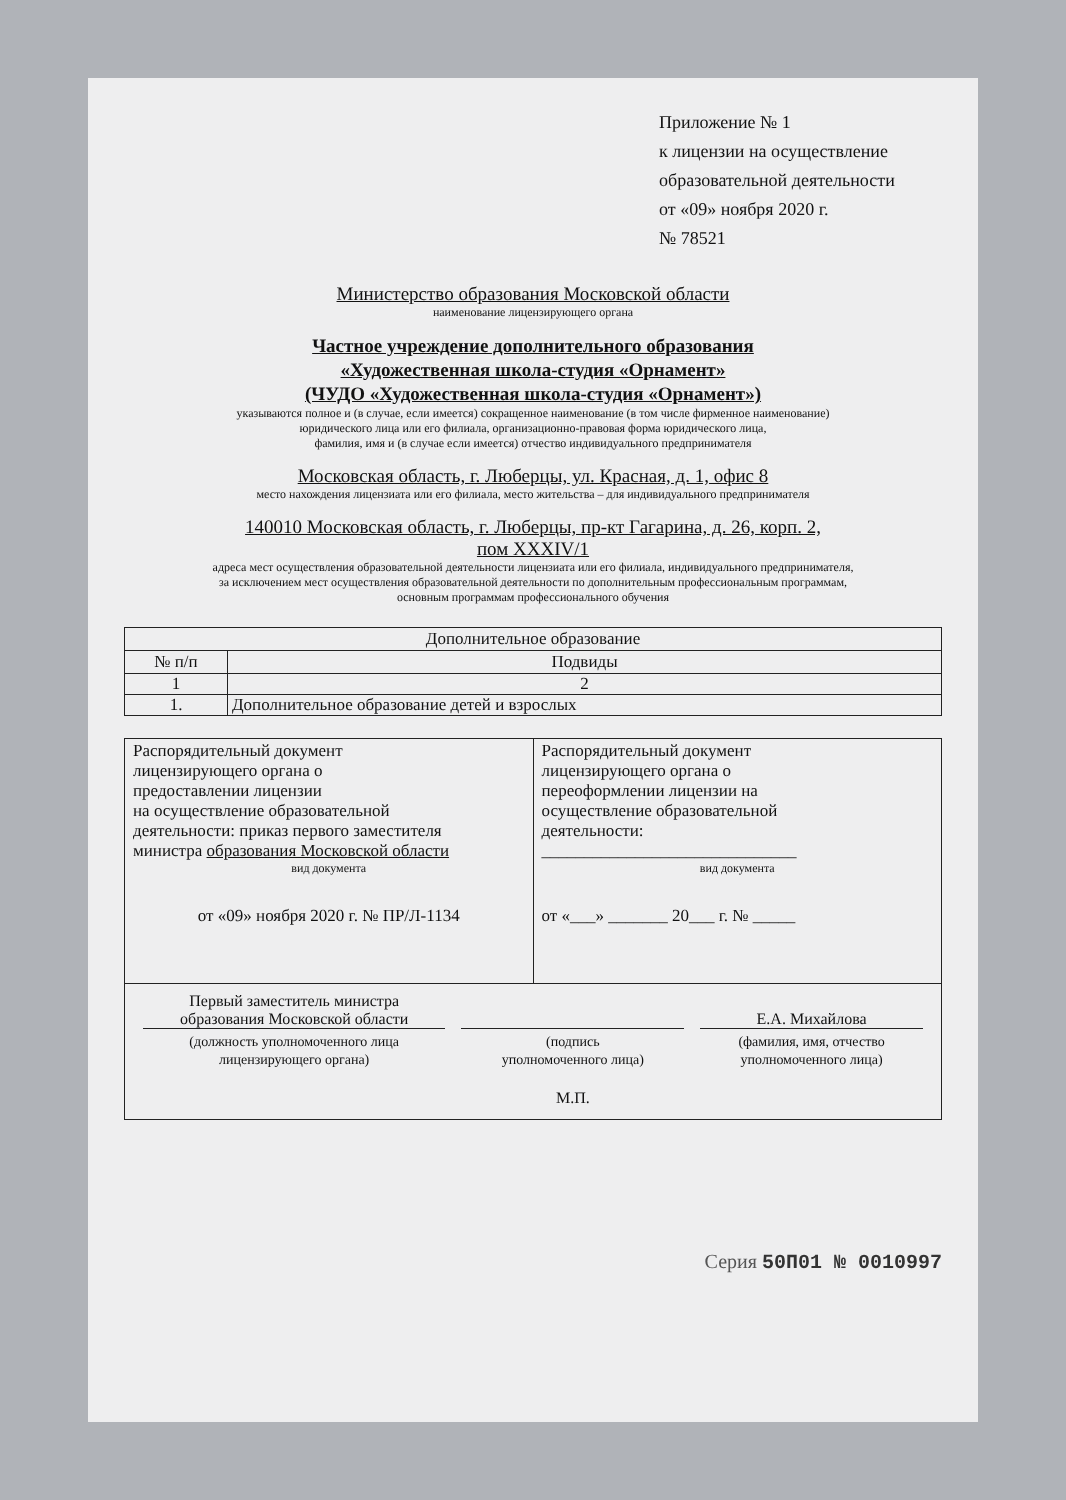Приложение № 1
к лицензии на осуществление
образовательной деятельности
от «09» ноября 2020 г.
№ 78521
Министерство образования Московской области
наименование лицензирующего органа
Частное учреждение дополнительного образования
«Художественная школа-студия «Орнамент»
(ЧУДО «Художественная школа-студия «Орнамент»)
указываются полное и (в случае, если имеется) сокращенное наименование (в том числе фирменное наименование)
юридического лица или его филиала, организационно-правовая форма юридического лица,
фамилия, имя и (в случае если имеется) отчество индивидуального предпринимателя
Московская область, г. Люберцы, ул. Красная, д. 1, офис 8
место нахождения лицензиата или его филиала, место жительства – для индивидуального предпринимателя
140010 Московская область, г. Люберцы, пр-кт Гагарина, д. 26, корп. 2,
пом XXXIV/1
адреса мест осуществления образовательной деятельности лицензиата или его филиала, индивидуального предпринимателя,
за исключением мест осуществления образовательной деятельности по дополнительным профессиональным программам,
основным программам профессионального обучения
| Дополнительное образование | |
| --- | --- |
| № п/п | Подвиды |
| 1 | 2 |
| 1. | Дополнительное образование детей и взрослых |
| Распорядительный документ лицензирующего органа о предоставлении лицензии на осуществление образовательной деятельности: приказ первого заместителя министра образования Московской области вид документа от «09» ноября 2020 г. № ПР/Л-1134 | Распорядительный документ лицензирующего органа о переоформлении лицензии на осуществление образовательной деятельности: ______________________________ вид документа от «___» _______ 20___ г. № _____ |
| / Первый заместитель министра образования Московской области (должность уполномоченного лица лицензирующего органа) / (подпись уполномоченного лица) М.П. / Е.А. Михайлова (фамилия, имя, отчество уполномоченного лица) / | |
Серия 50П01 № 0010997